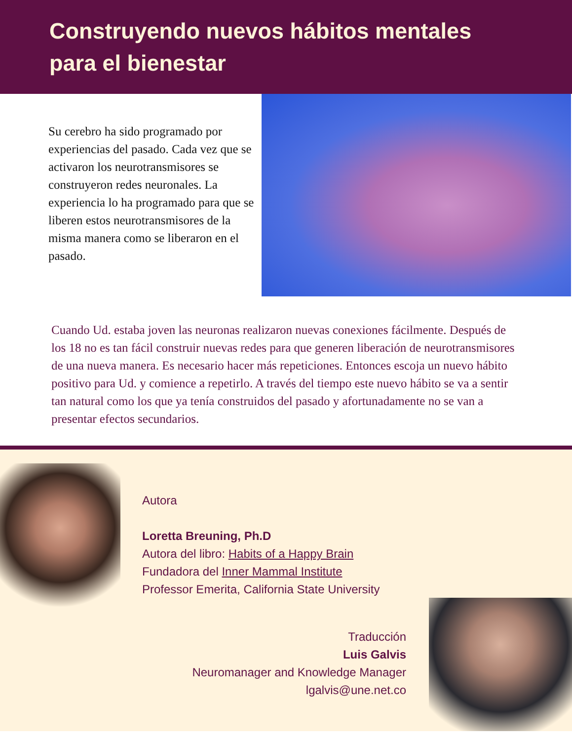Construyendo nuevos hábitos mentales
para el bienestar
Su cerebro ha sido programado por experiencias del pasado. Cada vez que se activaron los neurotransmisores se construyeron redes neuronales. La experiencia lo ha programado para que se liberen estos neurotransmisores de la misma manera como se liberaron en el pasado.
Cuando Ud. estaba joven las neuronas realizaron nuevas conexiones fácilmente. Después de los 18 no es tan fácil construir nuevas redes para que generen liberación de neurotransmisores de una nueva manera. Es necesario hacer más repeticiones. Entonces escoja un nuevo hábito positivo para Ud. y comience a repetirlo. A través del tiempo este nuevo hábito se va a sentir tan natural como los que ya tenía construidos del pasado y afortunadamente no se van a presentar efectos secundarios.
Autora
Loretta Breuning, Ph.D
Autora del libro: Habits of a Happy Brain
Fundadora del Inner Mammal Institute
Professor Emerita, California State University
Traducción
Luis Galvis
Neuromanager and Knowledge Manager
lgalvis@une.net.co